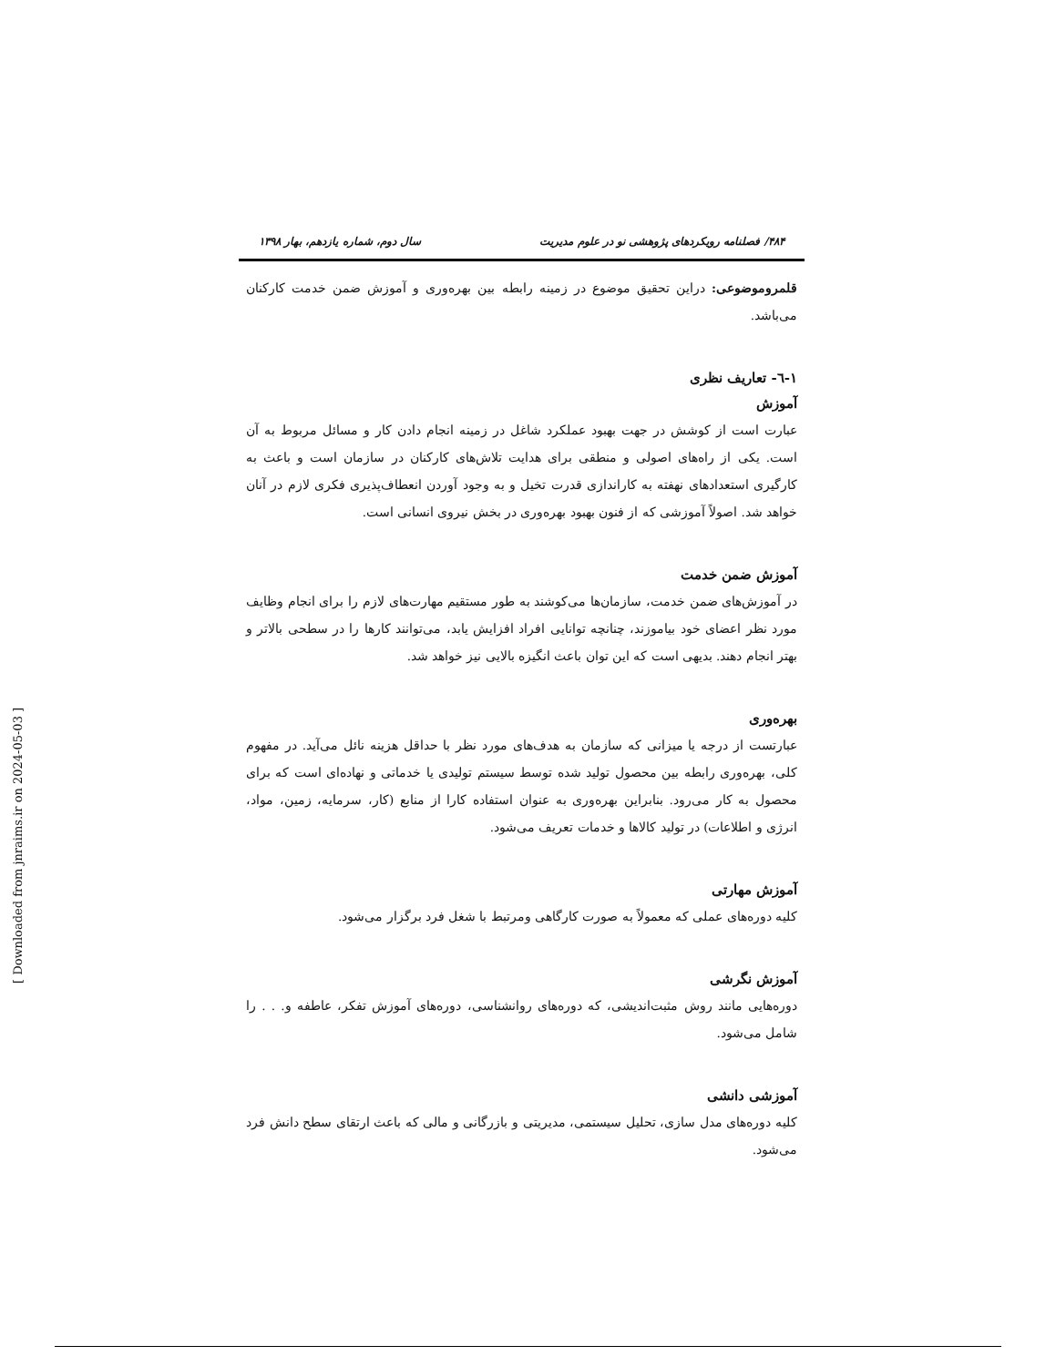۴۸۴/ فصلنامه رویکردهای پژوهشی نو در علوم مدیریت سال دوم، شماره یازدهم، بهار ۱۳۹۸
قلمروموضوعی: دراین تحقیق موضوع در زمینه رابطه بین بهره‌وری و آموزش ضمن خدمت کارکنان می‌باشد.
۱-٦- تعاریف نظری
آموزش
عبارت است از کوشش در جهت بهبود عملکرد شاغل در زمینه انجام دادن کار و مسائل مربوط به آن است. یکی از راه‌های اصولی و منطقی برای هدایت تلاش‌های کارکنان در سازمان است و باعث به کارگیری استعدادهای نهفته به کاراندازی قدرت تخیل و به وجود آوردن انعطاف‌پذیری فکری لازم در آنان خواهد شد. اصولاً آموزشی که از فنون بهبود بهره‌وری در بخش نیروی انسانی است.
آموزش ضمن خدمت
در آموزش‌های ضمن خدمت، سازمان‌ها می‌کوشند به طور مستقیم مهارت‌های لازم را برای انجام وظایف مورد نظر اعضای خود بیاموزند، چنانچه توانایی افراد افزایش یابد، می‌توانند کارها را در سطحی بالاتر و بهتر انجام دهند. بدیهی است که این توان باعث انگیزه بالایی نیز خواهد شد.
بهره‌وری
عبارتست از درجه یا میزانی که سازمان به هدف‌های مورد نظر با حداقل هزینه نائل می‌آید. در مفهوم کلی، بهره‌وری رابطه بین محصول تولید شده توسط سیستم تولیدی یا خدماتی و نهاده‌ای است که برای محصول به کار می‌رود. بنابراین بهره‌وری به عنوان استفاده کارا از منابع (کار، سرمایه، زمین، مواد، انرژی و اطلاعات) در تولید کالاها و خدمات تعریف می‌شود.
آموزش مهارتی
کلیه دوره‌های عملی که معمولاً به صورت کارگاهی ومرتبط با شغل فرد برگزار می‌شود.
آموزش نگرشی
دوره‌هایی مانند روش مثبت‌اندیشی، که دوره‌های روانشناسی، دوره‌های آموزش تفکر، عاطفه و. . . را شامل می‌شود.
آموزشی دانشی
کلیه دوره‌های مدل سازی، تحلیل سیستمی، مدیریتی و بازرگانی و مالی که باعث ارتقای سطح دانش فرد می‌شود.
[ Downloaded from jnraims.ir on 2024-05-03 ]